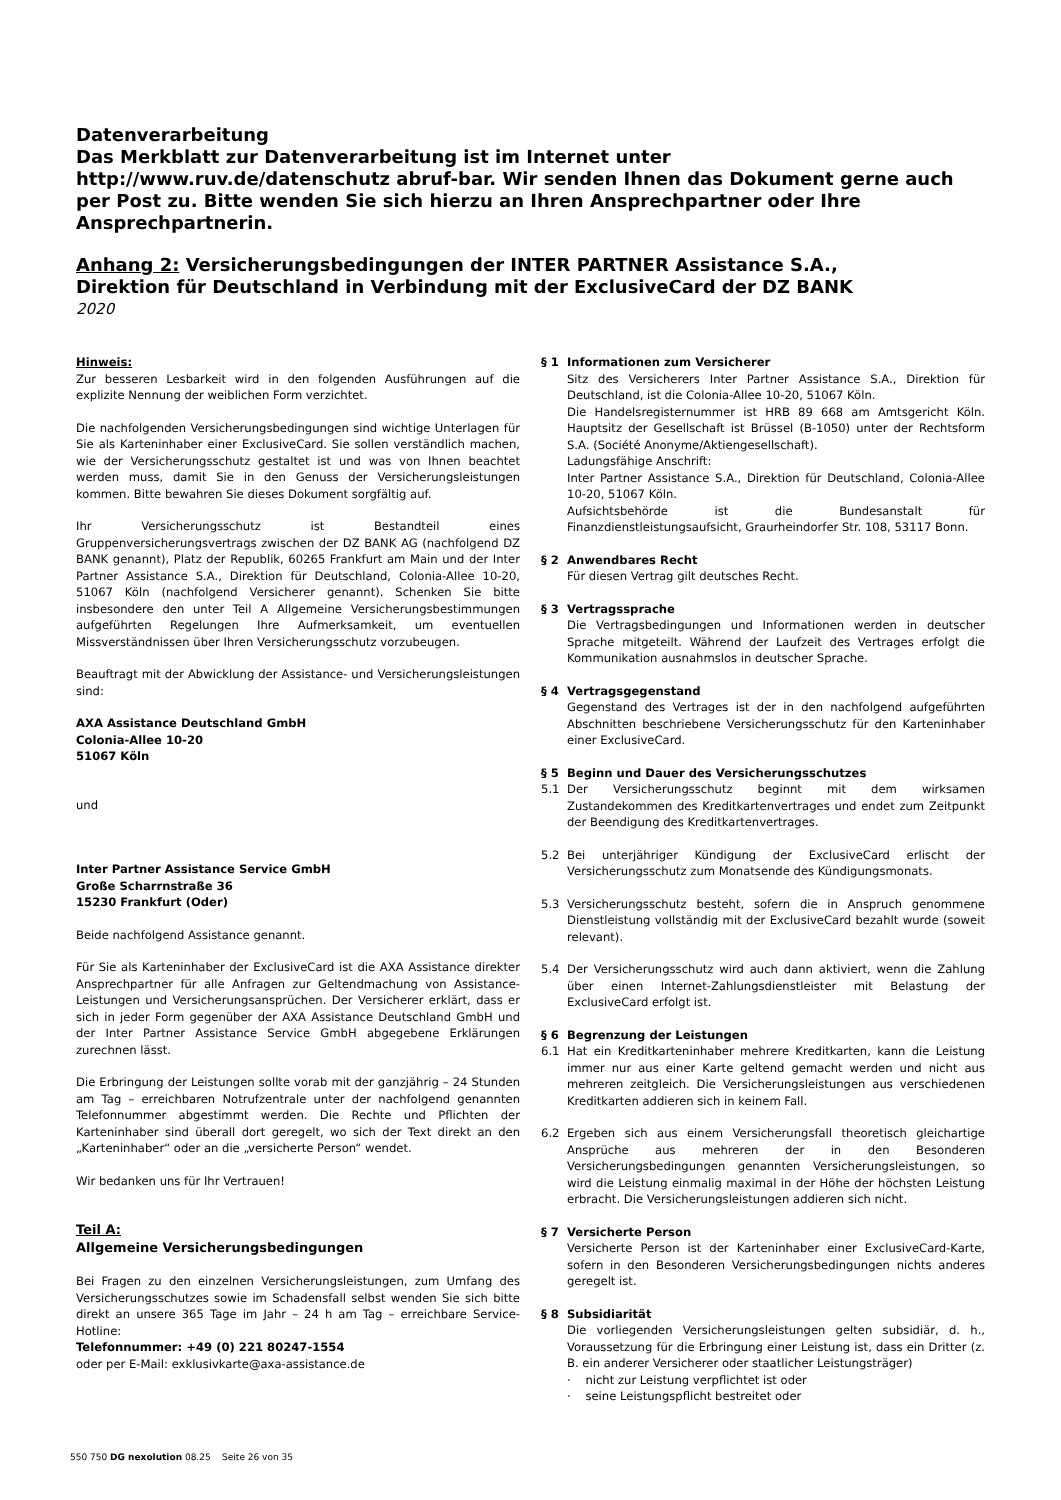Datenverarbeitung
Das Merkblatt zur Datenverarbeitung ist im Internet unter http://www.ruv.de/datenschutz abruf-bar. Wir senden Ihnen das Dokument gerne auch per Post zu. Bitte wenden Sie sich hierzu an Ihren Ansprechpartner oder Ihre Ansprechpartnerin.
Anhang 2: Versicherungsbedingungen der INTER PARTNER Assistance S.A.,
Direktion für Deutschland in Verbindung mit der ExclusiveCard der DZ BANK
2020
Hinweis:
Zur besseren Lesbarkeit wird in den folgenden Ausführungen auf die explizite Nennung der weiblichen Form verzichtet.
Die nachfolgenden Versicherungsbedingungen sind wichtige Unterlagen für Sie als Karteninhaber einer ExclusiveCard. Sie sollen verständlich machen, wie der Versicherungsschutz gestaltet ist und was von Ihnen beachtet werden muss, damit Sie in den Genuss der Versicherungsleistungen kommen. Bitte bewahren Sie dieses Dokument sorgfältig auf.
Ihr Versicherungsschutz ist Bestandteil eines Gruppenversicherungsvertrags zwischen der DZ BANK AG (nachfolgend DZ BANK genannt), Platz der Republik, 60265 Frankfurt am Main und der Inter Partner Assistance S.A., Direktion für Deutschland, Colonia-Allee 10-20, 51067 Köln (nachfolgend Versicherer genannt). Schenken Sie bitte insbesondere den unter Teil A Allgemeine Versicherungsbestimmungen aufgeführten Regelungen Ihre Aufmerksamkeit, um eventuellen Missverständnissen über Ihren Versicherungsschutz vorzubeugen.
Beauftragt mit der Abwicklung der Assistance- und Versicherungsleistungen sind:
AXA Assistance Deutschland GmbH
Colonia-Allee 10-20
51067 Köln
und
Inter Partner Assistance Service GmbH
Große Scharrnstraße 36
15230 Frankfurt (Oder)
Beide nachfolgend Assistance genannt.
Für Sie als Karteninhaber der ExclusiveCard ist die AXA Assistance direkter Ansprechpartner für alle Anfragen zur Geltendmachung von Assistance-Leistungen und Versicherungsansprüchen. Der Versicherer erklärt, dass er sich in jeder Form gegenüber der AXA Assistance Deutschland GmbH und der Inter Partner Assistance Service GmbH abgegebene Erklärungen zurechnen lässt.
Die Erbringung der Leistungen sollte vorab mit der ganzjährig – 24 Stunden am Tag – erreichbaren Notrufzentrale unter der nachfolgend genannten Telefonnummer abgestimmt werden. Die Rechte und Pflichten der Karteninhaber sind überall dort geregelt, wo sich der Text direkt an den „Karteninhaber“ oder an die „versicherte Person“ wendet.
Wir bedanken uns für Ihr Vertrauen!
Teil A:
Allgemeine Versicherungsbedingungen
Bei Fragen zu den einzelnen Versicherungsleistungen, zum Umfang des Versicherungsschutzes sowie im Schadensfall selbst wenden Sie sich bitte direkt an unsere 365 Tage im Jahr – 24 h am Tag – erreichbare Service-Hotline:
Telefonnummer: +49 (0) 221 80247-1554
oder per E-Mail: exklusivkarte@axa-assistance.de
§ 1 Informationen zum Versicherer
Sitz des Versicherers Inter Partner Assistance S.A., Direktion für Deutschland, ist die Colonia-Allee 10-20, 51067 Köln.
Die Handelsregisternummer ist HRB 89 668 am Amtsgericht Köln. Hauptsitz der Gesellschaft ist Brüssel (B-1050) unter der Rechtsform S.A. (Société Anonyme/Aktiengesellschaft).
Ladungsfähige Anschrift:
Inter Partner Assistance S.A., Direktion für Deutschland, Colonia-Allee 10-20, 51067 Köln.
Aufsichtsbehörde ist die Bundesanstalt für Finanzdienstleistungsaufsicht, Graurheindorfer Str. 108, 53117 Bonn.
§ 2 Anwendbares Recht
Für diesen Vertrag gilt deutsches Recht.
§ 3 Vertragssprache
Die Vertragsbedingungen und Informationen werden in deutscher Sprache mitgeteilt. Während der Laufzeit des Vertrages erfolgt die Kommunikation ausnahmslos in deutscher Sprache.
§ 4 Vertragsgegenstand
Gegenstand des Vertrages ist der in den nachfolgend aufgeführten Abschnitten beschriebene Versicherungsschutz für den Karteninhaber einer ExclusiveCard.
§ 5 Beginn und Dauer des Versicherungsschutzes
5.1 Der Versicherungsschutz beginnt mit dem wirksamen Zustandekommen des Kreditkartenvertrages und endet zum Zeitpunkt der Beendigung des Kreditkartenvertrages.
5.2 Bei unterjähriger Kündigung der ExclusiveCard erlischt der Versicherungsschutz zum Monatsende des Kündigungsmonats.
5.3 Versicherungsschutz besteht, sofern die in Anspruch genommene Dienstleistung vollständig mit der ExclusiveCard bezahlt wurde (soweit relevant).
5.4 Der Versicherungsschutz wird auch dann aktiviert, wenn die Zahlung über einen Internet-Zahlungsdienstleister mit Belastung der ExclusiveCard erfolgt ist.
§ 6 Begrenzung der Leistungen
6.1 Hat ein Kreditkarteninhaber mehrere Kreditkarten, kann die Leistung immer nur aus einer Karte geltend gemacht werden und nicht aus mehreren zeitgleich. Die Versicherungsleistungen aus verschiedenen Kreditkarten addieren sich in keinem Fall.
6.2 Ergeben sich aus einem Versicherungsfall theoretisch gleichartige Ansprüche aus mehreren der in den Besonderen Versicherungsbedingungen genannten Versicherungsleistungen, so wird die Leistung einmalig maximal in der Höhe der höchsten Leistung erbracht. Die Versicherungsleistungen addieren sich nicht.
§ 7 Versicherte Person
Versicherte Person ist der Karteninhaber einer ExclusiveCard-Karte, sofern in den Besonderen Versicherungsbedingungen nichts anderes geregelt ist.
§ 8 Subsidiarität
Die vorliegenden Versicherungsleistungen gelten subsidiär, d. h., Voraussetzung für die Erbringung einer Leistung ist, dass ein Dritter (z. B. ein anderer Versicherer oder staatlicher Leistungsträger)
· nicht zur Leistung verpflichtet ist oder
· seine Leistungspflicht bestreitet oder
550 750 DG nexolution 08.25 Seite 26 von 35